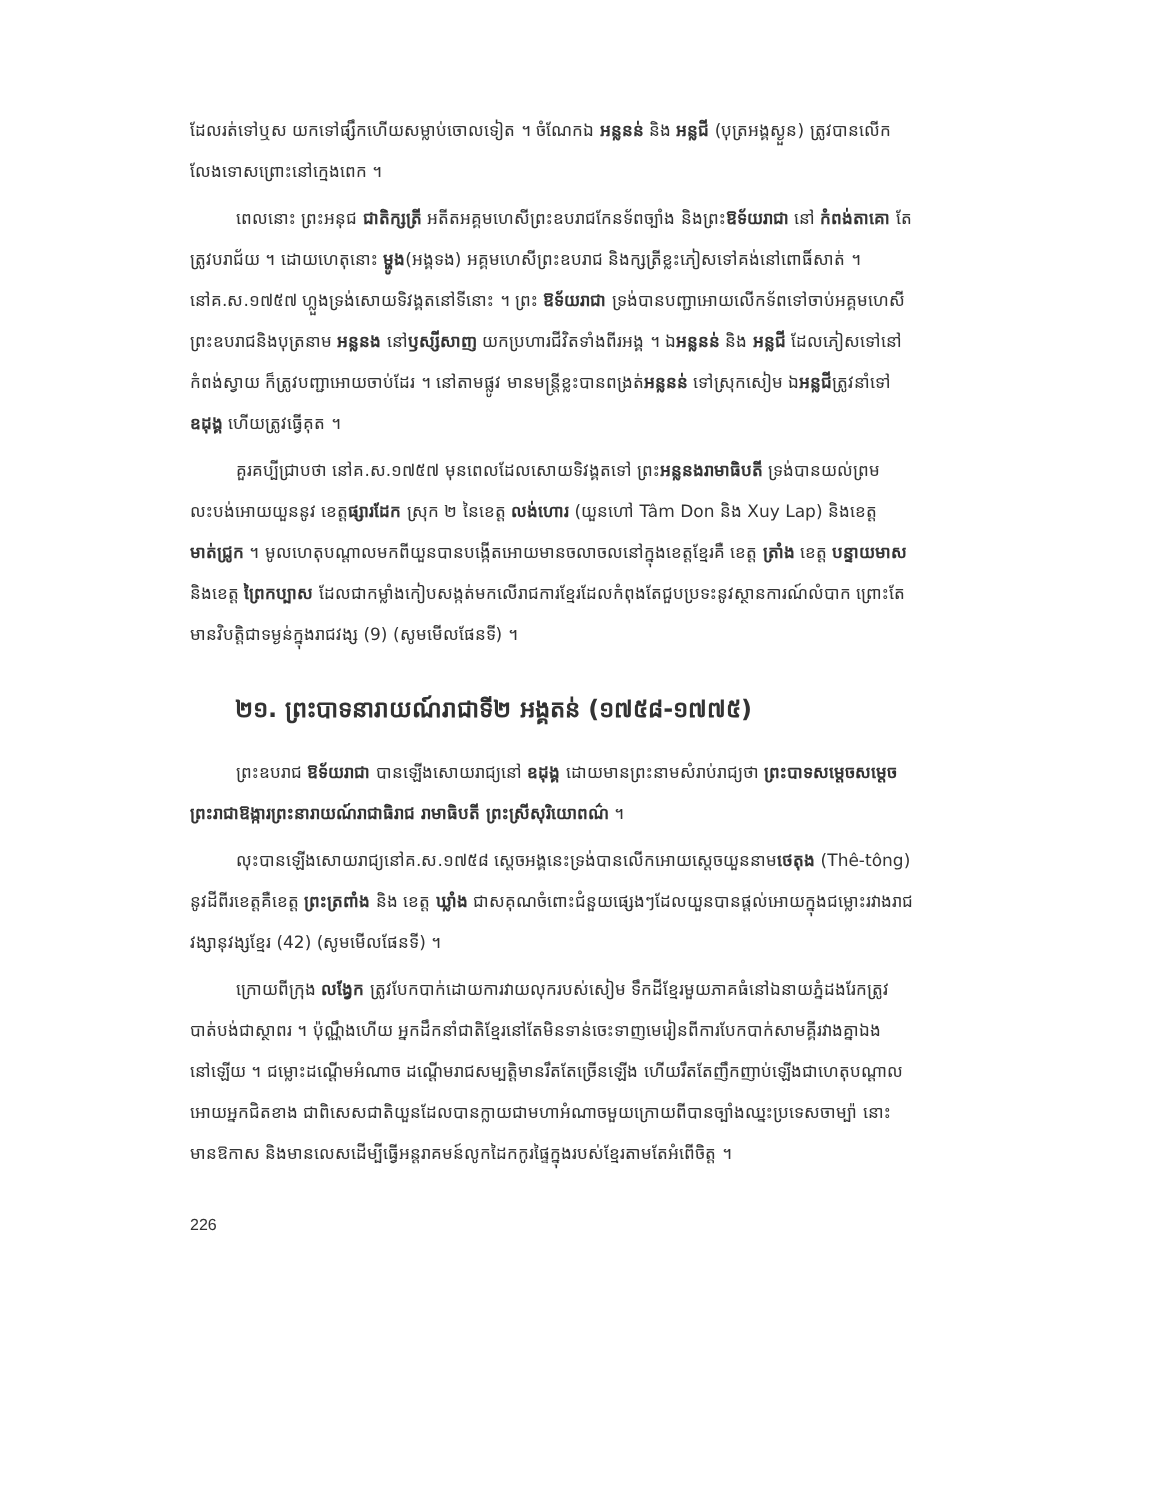ដែលរត់ទៅឬស យកទៅផ្សឹកហើយសម្លាប់ចោលទៀត ។ ចំណែកឯ អន្លនន់ និង អន្លជី (បុត្រអង្គស្ងួន) ត្រូវបានលើកលែងទោសព្រោះនៅក្មេងពេក ។
ពេលនោះ ព្រះអនុជ ជាតិក្សត្រី អតីតអគ្គមហេសីព្រះឧបរាជកែនទ័ពច្បាំង និងព្រះឱទ័យរាជា នៅ កំពង់តាគោ តែត្រូវបរាជ័យ ។ ដោយហេតុនោះ ម្ហូង(អង្គទង) អគ្គមហេសីព្រះឧបរាជ និងក្សត្រីខ្លះភៀសទៅគង់នៅពោធិ៍សាត់ ។ នៅគ.ស.១៧៥៧ ហ្លួងទ្រង់សោយទិវង្គតនៅទីនោះ ។ ព្រះ ឱទ័យរាជា ទ្រង់បានបញ្ជាអោយលើកទ័ពទៅចាប់អគ្គមហេសីព្រះឧបរាជនិងបុត្រនាម អន្លនង នៅឫស្សីសាញ យកប្រហារជីវិតទាំងពីរអង្គ ។ ឯអន្លនន់ និង អន្លជី ដែលភៀសទៅនៅ កំពង់ស្វាយ ក៏ត្រូវបញ្ជាអោយចាប់ដែរ ។ នៅតាមផ្លូវ មានមន្ត្រីខ្លះបានពង្រត់អន្លនន់ ទៅស្រុកសៀម ឯអន្លជីត្រូវនាំទៅ ឧដុង្គ ហើយត្រូវធ្វើគុត ។
គួរគប្បីជ្រាបថា នៅគ.ស.១៧៥៧ មុនពេលដែលសោយទិវង្គតទៅ ព្រះអន្លនងរាមាធិបតី ទ្រង់បានយល់ព្រមលះបង់អោយយួននូវ ខេត្តផ្សារដែក ស្រុក ២ នៃខេត្ត លង់ហោរ (យួនហៅ Tâm Don និង Xuy Lap) និងខេត្ត មាត់ជ្រូក ។ មូលហេតុបណ្តាលមកពីយួនបានបង្កើតអោយមានចលាចលនៅក្នុងខេត្តខ្មែរគឺ ខេត្ត ត្រាំង ខេត្ត បន្ទាយមាស និងខេត្ត ព្រៃកប្បាស ដែលជាកម្លាំងកៀបសង្កត់មកលើរាជការខ្មែរដែលកំពុងតែជួបប្រទះនូវស្ថានការណ៍លំបាក ព្រោះតែមានវិបត្តិជាទម្ងន់ក្នុងរាជវង្ស (9) (សូមមើលផែនទី) ។
២១. ព្រះបាទនារាយណ៍រាជាទី២ អង្គតន់ (១៧៥៨-១៧៧៥)
ព្រះឧបរាជ ឱទ័យរាជា បានឡើងសោយរាជ្យនៅ ឧដុង្គ ដោយមានព្រះនាមសំរាប់រាជ្យថា ព្រះបាទសម្តេចសម្តេចព្រះរាជាឱង្ការព្រះនារាយណ៍រាជាធិរាជ រាមាធិបតី ព្រះស្រីសុរិយោពណ៌ ។
លុះបានឡើងសោយរាជ្យនៅគ.ស.១៧៥៨ ស្តេចអង្គនេះទ្រង់បានលើកអោយស្តេចយួននាមថេតុង (Thê-tông) នូវដីពីរខេត្តគឺខេត្ត ព្រះត្រពាំង និង ខេត្ត ឃ្លាំង ជាសគុណចំពោះជំនួយផ្សេងៗដែលយួនបានផ្តល់អោយក្នុងជម្លោះរវាងរាជវង្សានុវង្សខ្មែរ (42) (សូមមើលផែនទី) ។
ក្រោយពីក្រុង លង្វែក ត្រូវបែកបាក់ដោយការវាយលុករបស់សៀម ទឹកដីខ្មែរមួយភាគធំនៅឯនាយភ្នំដងរែកត្រូវបាត់បង់ជាស្ថាពរ ។ ប៉ុណ្ណឹងហើយ អ្នកដឹកនាំជាតិខ្មែរនៅតែមិនទាន់ចេះទាញមេរៀនពីការបែកបាក់សាមគ្គីរវាងគ្នាឯងនៅឡើយ ។ ជម្លោះដណ្តើមអំណាច ដណ្តើមរាជសម្បត្តិមានរឹតតែច្រើនឡើង ហើយរឹតតែញឹកញាប់ឡើងជាហេតុបណ្តាលអោយអ្នកជិតខាង ជាពិសេសជាតិយួនដែលបានក្លាយជាមហាអំណាចមួយក្រោយពីបានច្បាំងឈ្នះប្រទេសចាម្ប៉ា នោះ មានឱកាស និងមានលេសដើម្បីធ្វើអន្តរាគមន៍លូកដៃកកូរផ្ទៃក្នុងរបស់ខ្មែរតាមតែអំពើចិត្ត ។
226